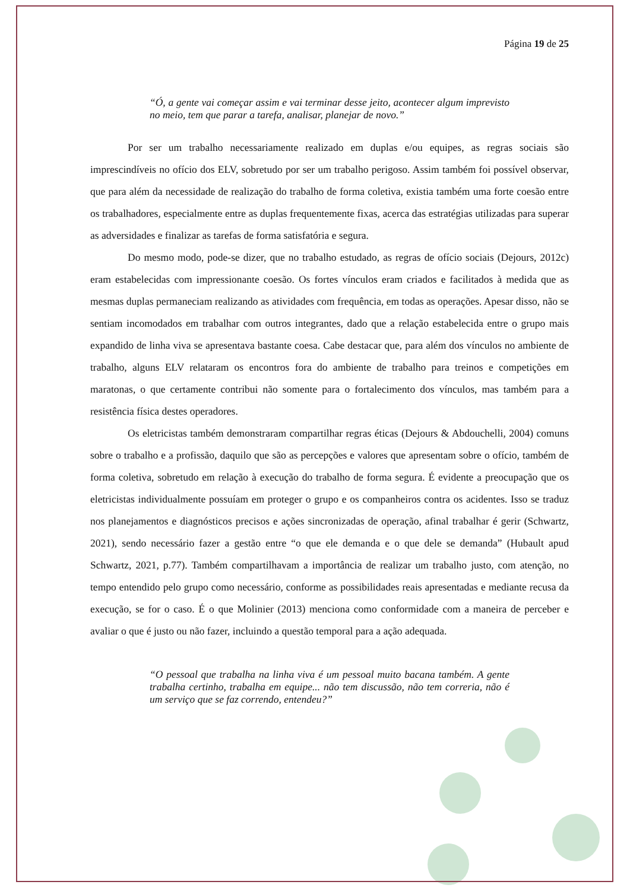Página 19 de 25
“Ó, a gente vai começar assim e vai terminar desse jeito, acontecer algum imprevisto no meio, tem que parar a tarefa, analisar, planejar de novo.”
Por ser um trabalho necessariamente realizado em duplas e/ou equipes, as regras sociais são imprescindíveis no ofício dos ELV, sobretudo por ser um trabalho perigoso. Assim também foi possível observar, que para além da necessidade de realização do trabalho de forma coletiva, existia também uma forte coesão entre os trabalhadores, especialmente entre as duplas frequentemente fixas, acerca das estratégias utilizadas para superar as adversidades e finalizar as tarefas de forma satisfatória e segura.
Do mesmo modo, pode-se dizer, que no trabalho estudado, as regras de ofício sociais (Dejours, 2012c) eram estabelecidas com impressionante coesão. Os fortes vínculos eram criados e facilitados à medida que as mesmas duplas permaneciam realizando as atividades com frequência, em todas as operações. Apesar disso, não se sentiam incomodados em trabalhar com outros integrantes, dado que a relação estabelecida entre o grupo mais expandido de linha viva se apresentava bastante coesa. Cabe destacar que, para além dos vínculos no ambiente de trabalho, alguns ELV relataram os encontros fora do ambiente de trabalho para treinos e competições em maratonas, o que certamente contribui não somente para o fortalecimento dos vínculos, mas também para a resistência física destes operadores.
Os eletricistas também demonstraram compartilhar regras éticas (Dejours & Abdouchelli, 2004) comuns sobre o trabalho e a profissão, daquilo que são as percepções e valores que apresentam sobre o ofício, também de forma coletiva, sobretudo em relação à execução do trabalho de forma segura. É evidente a preocupação que os eletricistas individualmente possuíam em proteger o grupo e os companheiros contra os acidentes. Isso se traduz nos planejamentos e diagnósticos precisos e ações sincronizadas de operação, afinal trabalhar é gerir (Schwartz, 2021), sendo necessário fazer a gestão entre “o que ele demanda e o que dele se demanda” (Hubault apud Schwartz, 2021, p.77). Também compartilhavam a importância de realizar um trabalho justo, com atenção, no tempo entendido pelo grupo como necessário, conforme as possibilidades reais apresentadas e mediante recusa da execução, se for o caso. É o que Molinier (2013) menciona como conformidade com a maneira de perceber e avaliar o que é justo ou não fazer, incluindo a questão temporal para a ação adequada.
“O pessoal que trabalha na linha viva é um pessoal muito bacana também. A gente trabalha certinho, trabalha em equipe... não tem discussão, não tem correria, não é um serviço que se faz correndo, entendeu?”